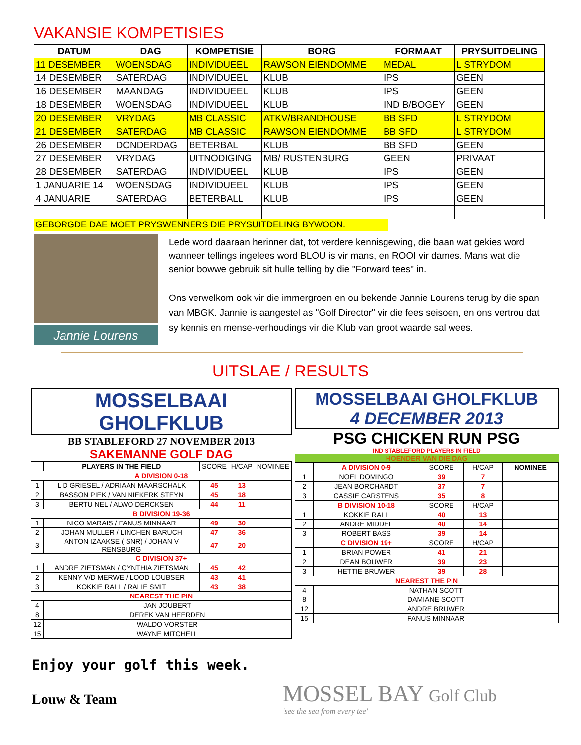VAKANSIE KOMPETISIES
| DATUM | DAG | KOMPETISIE | BORG | FORMAAT | PRYSUITDELING |
| --- | --- | --- | --- | --- | --- |
| 11 DESEMBER | WOENSDAG | INDIVIDUEEL | RAWSON EIENDOMME | MEDAL | L STRYDOM |
| 14 DESEMBER | SATERDAG | INDIVIDUEEL | KLUB | IPS | GEEN |
| 16 DESEMBER | MAANDAG | INDIVIDUEEL | KLUB | IPS | GEEN |
| 18 DESEMBER | WOENSDAG | INDIVIDUEEL | KLUB | IND B/BOGEY | GEEN |
| 20 DESEMBER | VRYDAG | MB CLASSIC | ATKV/BRANDHOUSE | BB SFD | L STRYDOM |
| 21 DESEMBER | SATERDAG | MB CLASSIC | RAWSON EIENDOMME | BB SFD | L STRYDOM |
| 26 DESEMBER | DONDERDAG | BETERBAL | KLUB | BB SFD | GEEN |
| 27 DESEMBER | VRYDAG | UITNODIGING | MB/ RUSTENBURG | GEEN | PRIVAAT |
| 28 DESEMBER | SATERDAG | INDIVIDUEEL | KLUB | IPS | GEEN |
| 1 JANUARIE 14 | WOENSDAG | INDIVIDUEEL | KLUB | IPS | GEEN |
| 4 JANUARIE | SATERDAG | BETERBALL | KLUB | IPS | GEEN |
GEBORGDE DAE MOET PRYSWENNERS DIE PRYSUITDELING BYWOON.
Jannie Lourens
Lede word daaraan herinner dat, tot verdere kennisgewing, die baan wat gekies word wanneer tellings ingelees word BLOU is vir mans, en ROOI vir dames. Mans wat die senior bowwe gebruik sit hulle telling by die "Forward tees" in.
Ons verwelkom ook vir die immergroen en ou bekende Jannie Lourens terug by die span van MBGK. Jannie is aangestel as "Golf Director" vir die fees seisoen, en ons vertrou dat sy kennis en mense-verhoudings vir die Klub van groot waarde sal wees.
UITSLAE / RESULTS
MOSSELBAAI GHOLFKLUB
BB STABLEFORD 27 NOVEMBER 2013
SAKEMANNE GOLF DAG
| | PLAYERS IN THE FIELD | SCORE | H/CAP | NOMINEE |
| A DIVISION 0-18 | | | | |
| 1 | L D GRIESEL / ADRIAAN MAARSCHALK | 45 | 13 | |
| 2 | BASSON PIEK / VAN NIEKERK STEYN | 45 | 18 | |
| 3 | BERTU NEL / ALWO DERCKSEN | 44 | 11 | |
| B DIVISION 19-36 | | | | |
| 1 | NICO MARAIS / FANUS MINNAAR | 49 | 30 | |
| 2 | JOHAN MULLER / LINCHEN BARUCH | 47 | 36 | |
| 3 | ANTON IZAAKSE ( SNR) / JOHAN V RENSBURG | 47 | 20 | |
| C DIVISION 37+ | | | | |
| 1 | ANDRE ZIETSMAN / CYNTHIA ZIETSMAN | 45 | 42 | |
| 2 | KENNY V/D MERWE / LOOD LOUBSER | 43 | 41 | |
| 3 | KOKKIE RALL / RALIE SMIT | 43 | 38 | |
| NEAREST THE PIN | | | | |
| 4 | JAN JOUBERT | | | |
| 8 | DEREK VAN HEERDEN | | | |
| 12 | WALDO VORSTER | | | |
| 15 | WAYNE MITCHELL | | | |
MOSSELBAAI GHOLFKLUB
4 DECEMBER 2013
PSG CHICKEN RUN PSG
IND STABLEFORD PLAYERS IN FIELD
HOENDER VAN DIE DAG
| | A DIVISION 0-9 | SCORE | H/CAP | NOMINEE |
| 1 | NOEL DOMINGO | 39 | 7 | |
| 2 | JEAN BORCHARDT | 37 | 7 | |
| 3 | CASSIE CARSTENS | 35 | 8 | |
| | B DIVISION 10-18 | SCORE | H/CAP | |
| 1 | KOKKIE RALL | 40 | 13 | |
| 2 | ANDRE MIDDEL | 40 | 14 | |
| 3 | ROBERT BASS | 39 | 14 | |
| | C DIVISION 19+ | SCORE | H/CAP | |
| 1 | BRIAN POWER | 41 | 21 | |
| 2 | DEAN BOUWER | 39 | 23 | |
| 3 | HETTIE BRUWER | 39 | 28 | |
| NEAREST THE PIN | | | | |
| 4 | NATHAN SCOTT | | | |
| 8 | DAMIANE SCOTT | | | |
| 12 | ANDRE BRUWER | | | |
| 15 | FANUS MINNAAR | | | |
Enjoy your golf this week.
Louw & Team
MOSSEL BAY Golf Club
'see the sea from every tee'